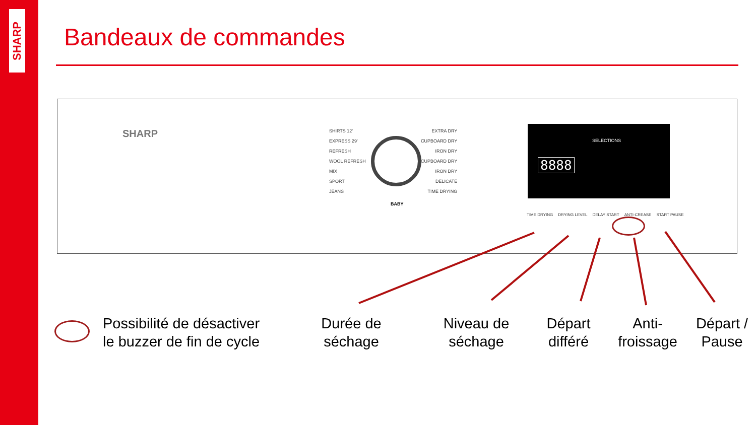SHARP
Bandeaux de commandes
SHARP
SHIRTS 12'
EXPRESS 29'
REFRESH
WOOL REFRESH
MIX
SPORT
JEANS
EXTRA DRY
CUPBOARD DRY
IRON DRY
CUPBOARD DRY
IRON DRY
DELICATE
TIME DRYING
BABY
SELECTIONS
8888
TIME DRYING DRYING LEVEL DELAY START ANTI-CREASE START PAUSE
Possibilité de désactiver
le buzzer de fin de cycle
Durée de
séchage
Niveau de
séchage
Départ
différé
Anti-
froissage
Départ /
Pause